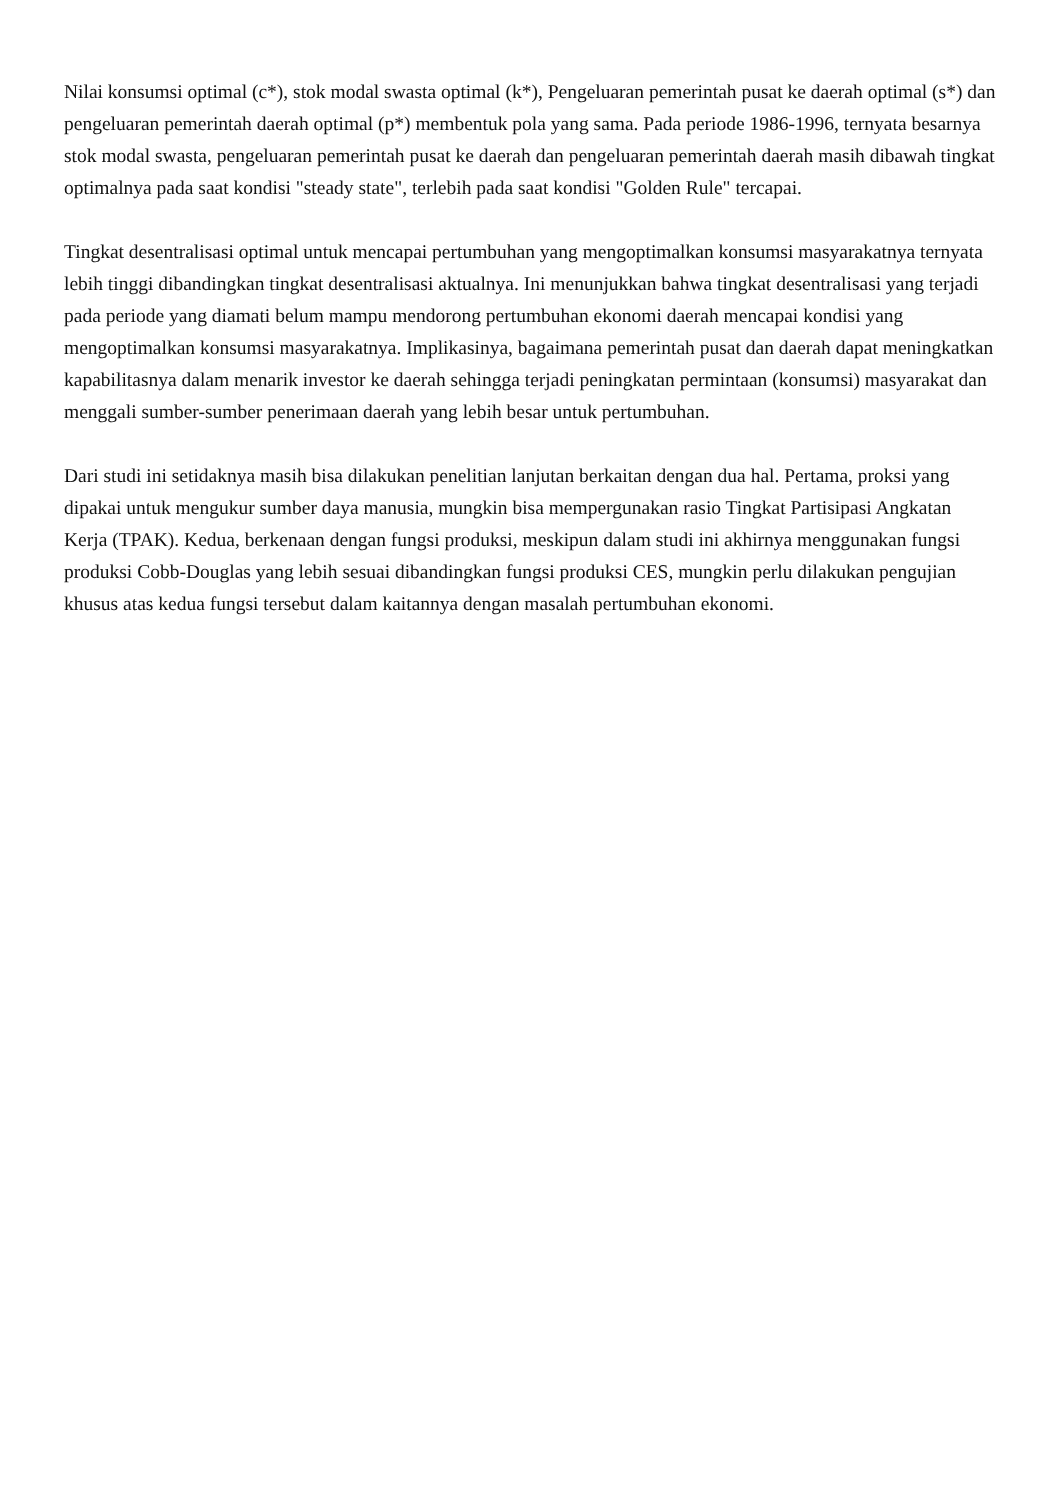Nilai konsumsi optimal (c*), stok modal swasta optimal (k*), Pengeluaran pemerintah pusat ke daerah optimal (s*) dan pengeluaran pemerintah daerah optimal (p*) membentuk pola yang sama. Pada periode 1986-1996, ternyata besarnya stok modal swasta, pengeluaran pemerintah pusat ke daerah dan pengeluaran pemerintah daerah masih dibawah tingkat optimalnya pada saat kondisi "steady state", terlebih pada saat kondisi "Golden Rule" tercapai.
Tingkat desentralisasi optimal untuk mencapai pertumbuhan yang mengoptimalkan konsumsi masyarakatnya ternyata lebih tinggi dibandingkan tingkat desentralisasi aktualnya. Ini menunjukkan bahwa tingkat desentralisasi yang terjadi pada periode yang diamati belum mampu mendorong pertumbuhan ekonomi daerah mencapai kondisi yang mengoptimalkan konsumsi masyarakatnya. Implikasinya, bagaimana pemerintah pusat dan daerah dapat meningkatkan kapabilitasnya dalam menarik investor ke daerah sehingga terjadi peningkatan permintaan (konsumsi) masyarakat dan menggali sumber-sumber penerimaan daerah yang lebih besar untuk pertumbuhan.
Dari studi ini setidaknya masih bisa dilakukan penelitian lanjutan berkaitan dengan dua hal. Pertama, proksi yang dipakai untuk mengukur sumber daya manusia, mungkin bisa mempergunakan rasio Tingkat Partisipasi Angkatan Kerja (TPAK). Kedua, berkenaan dengan fungsi produksi, meskipun dalam studi ini akhirnya menggunakan fungsi produksi Cobb-Douglas yang lebih sesuai dibandingkan fungsi produksi CES, mungkin perlu dilakukan pengujian khusus atas kedua fungsi tersebut dalam kaitannya dengan masalah pertumbuhan ekonomi.